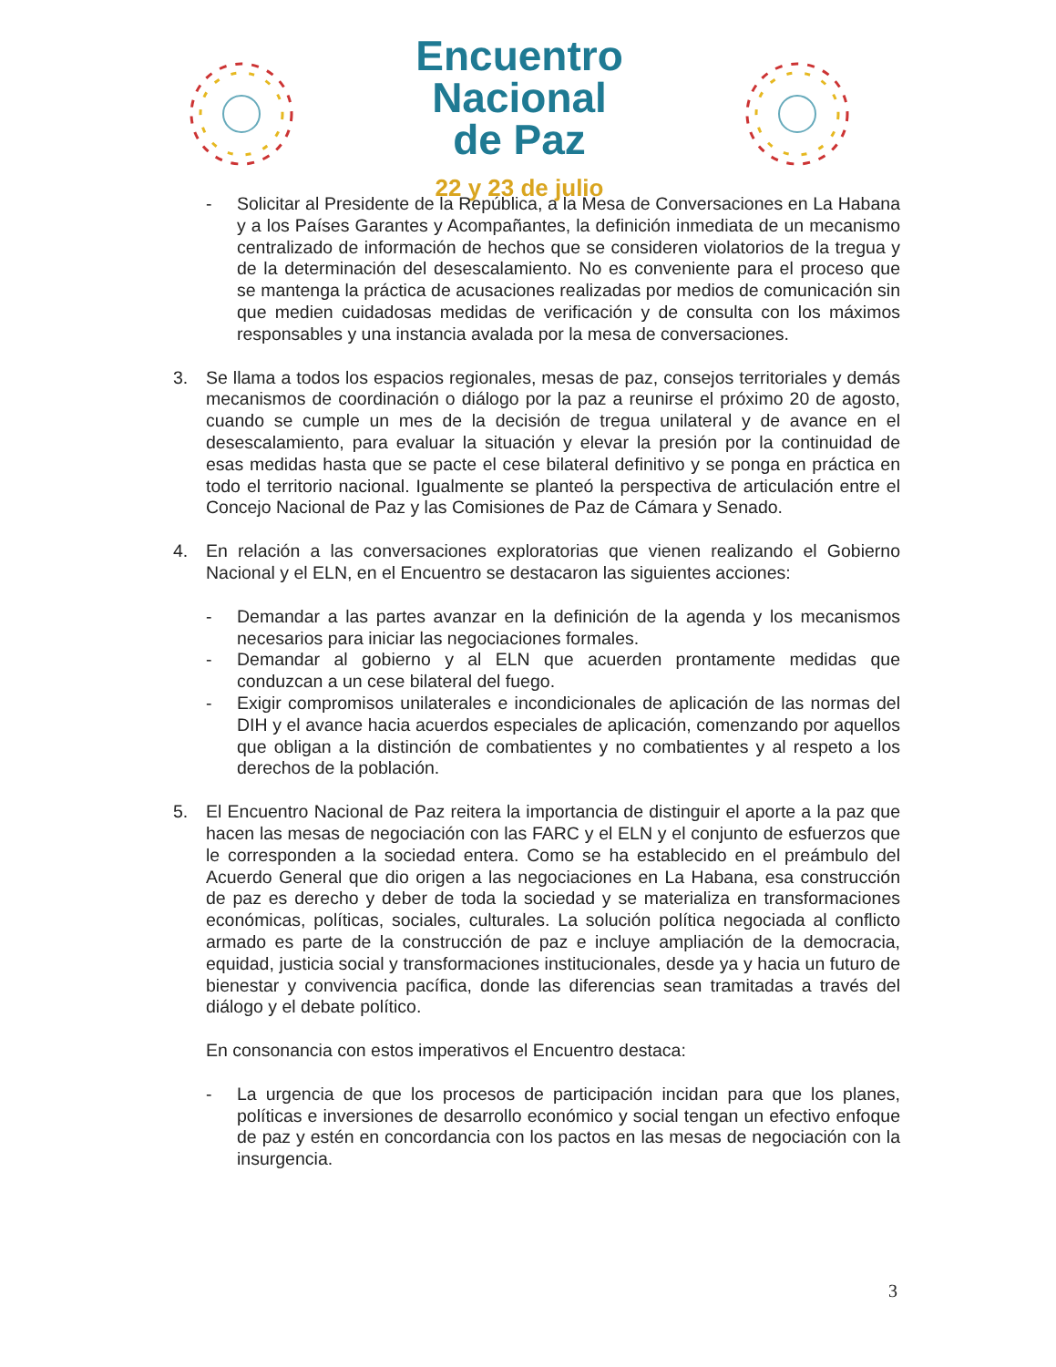Encuentro
Nacional
de Paz
22 y 23 de julio
- Solicitar al Presidente de la República, a la Mesa de Conversaciones en La Habana y a los Países Garantes y Acompañantes, la definición inmediata de un mecanismo centralizado de información de hechos que se consideren violatorios de la tregua y de la determinación del desescalamiento. No es conveniente para el proceso que se mantenga la práctica de acusaciones realizadas por medios de comunicación sin que medien cuidadosas medidas de verificación y de consulta con los máximos responsables y una instancia avalada por la mesa de conversaciones.
3. Se llama a todos los espacios regionales, mesas de paz, consejos territoriales y demás mecanismos de coordinación o diálogo por la paz a reunirse el próximo 20 de agosto, cuando se cumple un mes de la decisión de tregua unilateral y de avance en el desescalamiento, para evaluar la situación y elevar la presión por la continuidad de esas medidas hasta que se pacte el cese bilateral definitivo y se ponga en práctica en todo el territorio nacional. Igualmente se planteó la perspectiva de articulación entre el Concejo Nacional de Paz y las Comisiones de Paz de Cámara y Senado.
4. En relación a las conversaciones exploratorias que vienen realizando el Gobierno Nacional y el ELN, en el Encuentro se destacaron las siguientes acciones:
- Demandar a las partes avanzar en la definición de la agenda y los mecanismos necesarios para iniciar las negociaciones formales.
- Demandar al gobierno y al ELN que acuerden prontamente medidas que conduzcan a un cese bilateral del fuego.
- Exigir compromisos unilaterales e incondicionales de aplicación de las normas del DIH y el avance hacia acuerdos especiales de aplicación, comenzando por aquellos que obligan a la distinción de combatientes y no combatientes y al respeto a los derechos de la población.
5. El Encuentro Nacional de Paz reitera la importancia de distinguir el aporte a la paz que hacen las mesas de negociación con las FARC y el ELN y el conjunto de esfuerzos que le corresponden a la sociedad entera. Como se ha establecido en el preámbulo del Acuerdo General que dio origen a las negociaciones en La Habana, esa construcción de paz es derecho y deber de toda la sociedad y se materializa en transformaciones económicas, políticas, sociales, culturales. La solución política negociada al conflicto armado es parte de la construcción de paz e incluye ampliación de la democracia, equidad, justicia social y transformaciones institucionales, desde ya y hacia un futuro de bienestar y convivencia pacífica, donde las diferencias sean tramitadas a través del diálogo y el debate político.
En consonancia con estos imperativos el Encuentro destaca:
- La urgencia de que los procesos de participación incidan para que los planes, políticas e inversiones de desarrollo económico y social tengan un efectivo enfoque de paz y estén en concordancia con los pactos en las mesas de negociación con la insurgencia.
3